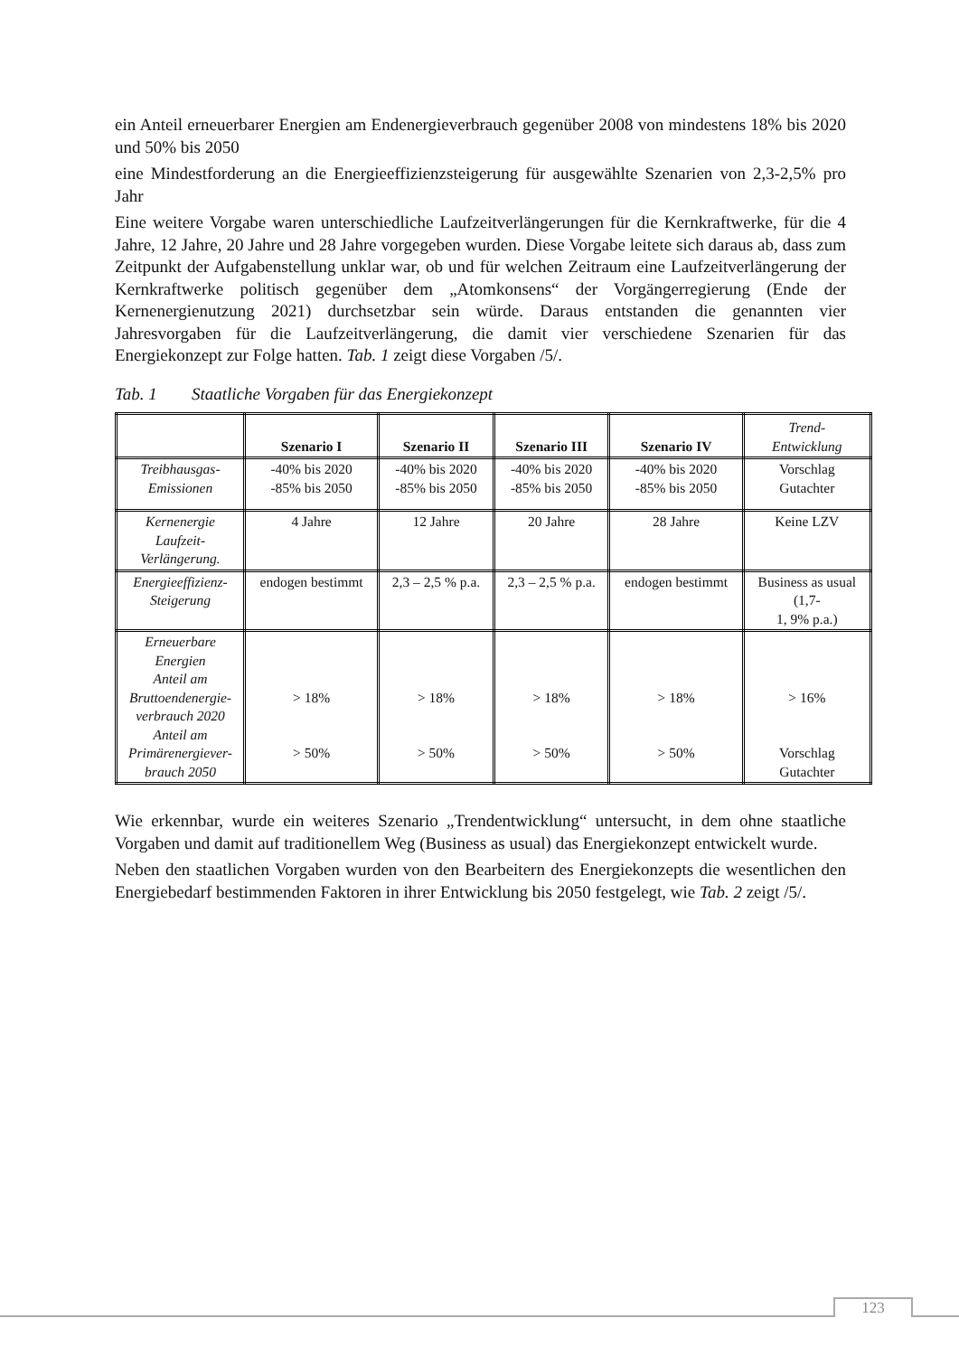ein Anteil erneuerbarer Energien am Endenergieverbrauch gegenüber 2008 von mindestens 18% bis 2020 und 50% bis 2050
eine Mindestforderung an die Energieeffizienzsteigerung für ausgewählte Szenarien von 2,3-2,5% pro Jahr
Eine weitere Vorgabe waren unterschiedliche Laufzeitverlängerungen für die Kernkraftwerke, für die 4 Jahre, 12 Jahre, 20 Jahre und 28 Jahre vorgegeben wurden. Diese Vorgabe leitete sich daraus ab, dass zum Zeitpunkt der Aufgabenstellung unklar war, ob und für welchen Zeitraum eine Laufzeitverlängerung der Kernkraftwerke politisch gegenüber dem „Atomkonsens“ der Vorgängerregierung (Ende der Kernenergienutzung 2021) durchsetzbar sein würde. Daraus entstanden die genannten vier Jahresvorgaben für die Laufzeitverlängerung, die damit vier verschiedene Szenarien für das Energiekonzept zur Folge hatten. Tab. 1 zeigt diese Vorgaben /5/.
Tab. 1 Staatliche Vorgaben für das Energiekonzept
| | Szenario I | Szenario II | Szenario III | Szenario IV | Trend- Entwicklung |
| --- | --- | --- | --- | --- | --- |
| Treibhausgas- Emissionen | -40% bis 2020 -85% bis 2050 | -40% bis 2020 -85% bis 2050 | -40% bis 2020 -85% bis 2050 | -40% bis 2020 -85% bis 2050 | Vorschlag Gutachter |
| Kernenergie Laufzeit- Verlängerung. | 4 Jahre | 12 Jahre | 20 Jahre | 28 Jahre | Keine LZV |
| Energieeffizienz- Steigerung | endogen bestimmt | 2,3 – 2,5 % p.a. | 2,3 – 2,5 % p.a. | endogen bestimmt | Business as usual (1,7- 1, 9% p.a.) |
| Erneuerbare Energien Anteil am Bruttoendenergie- verbrauch 2020 Anteil am Primärenergiever- brauch 2050 | > 18% > 50% | > 18% > 50% | > 18% > 50% | > 18% > 50% | > 16% Vorschlag Gutachter |
Wie erkennbar, wurde ein weiteres Szenario „Trendentwicklung“ untersucht, in dem ohne staatliche Vorgaben und damit auf traditionellem Weg (Business as usual) das Energiekonzept entwickelt wurde.
Neben den staatlichen Vorgaben wurden von den Bearbeitern des Energiekonzepts die wesentlichen den Energiebedarf bestimmenden Faktoren in ihrer Entwicklung bis 2050 festgelegt, wie Tab. 2 zeigt /5/.
123